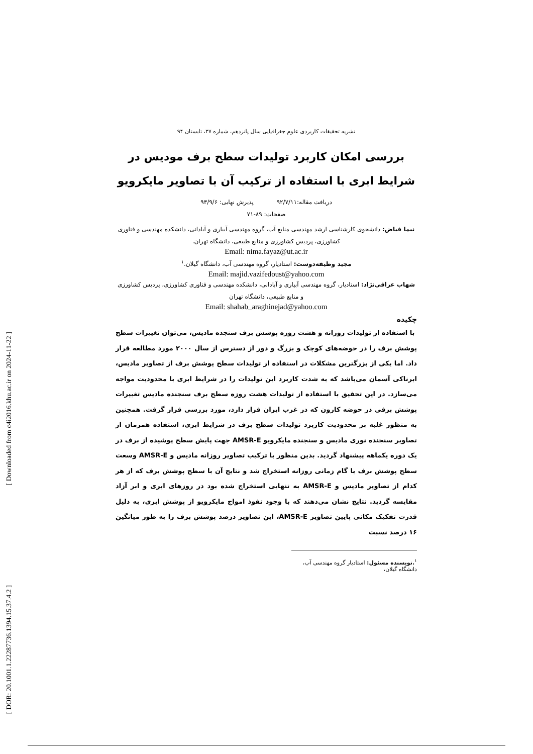[ Downloaded from c4i2016.khu.ac.ir on 2024-11-22 ]
[ DOR: 20.1001.1.22287736.1394.15.37.4.2 ]
نشریه تحقیقات کاربردی علوم جغرافیایی سال پانزدهم، شماره ۳۷، تابستان ۹۴
بررسی امکان کاربرد تولیدات سطح برف مودیس در شرایط ابری با استفاده از ترکیب آن با تصاویر مایکرویو
دریافت مقاله:۹۲/۷/۱۱ پذیرش نهایی: ۹۳/۹/۶
صفحات: ۸۹-۷۱
نیما فیاض: دانشجوی کارشناسی ارشد مهندسی منابع آب، گروه مهندسی آبیاری و آبادانی، دانشکده مهندسی و فناوری کشاورزی، پردیس کشاورزی و منابع طبیعی، دانشگاه تهران.
Email: nima.fayaz@ut.ac.ir
مجید وظیفه‌دوست: استادیار، گروه مهندسی آب، دانشگاه گیلان.<sup>۱</sup>
Email: majid.vazifedoust@yahoo.com
شهاب عراقی‌نژاد: استادیار، گروه مهندسی آبیاری و آبادانی، دانشکده مهندسی و فناوری کشاورزی، پردیس کشاورزی و منابع طبیعی، دانشگاه تهران
Email: shahab_araghinejad@yahoo.com
چکیده
با استفاده از تولیدات روزانه و هشت روزه پوشش برف سنجده مادیس، می‌توان تغییرات سطح پوشش برف را در حوضه‌های کوچک و بزرگ و دور از دسترس از سال ۲۰۰۰ مورد مطالعه قرار داد. اما یکی از بزرگترین مشکلات در استفاده از تولیدات سطح پوشش برف از تصاویر مادیس، ابرناکی آسمان می‌باشد که به شدت کاربرد این تولیدات را در شرایط ابری با محدودیت مواجه می‌سازد. در این تحقیق با استفاده از تولیدات هشت روزه سطح برف سنجنده مادیس تغییرات پوشش برفی در حوضه کارون که در غرب ایران قرار دارد، مورد بررسی قرار گرفت. همچنین به منظور غلبه بر محدودیت کاربرد تولیدات سطح برف در شرایط ابری، استفاده همزمان از تصاویر سنجنده نوری مادیس و سنجنده مایکرویو AMSR-E جهت پایش سطح پوشیده از برف در یک دوره یکماهه پیشنهاد گردید. بدین منظور با ترکیب تصاویر روزانه مادیس و AMSR-E وسعت سطح پوشش برف با گام زمانی روزانه استخراج شد و نتایج آن با سطح پوشش برف که از هر کدام از تصاویر مادیس و AMSR-E به تنهایی استخراج شده بود در روزهای ابری و ابر آزاد مقایسه گردید. نتایج نشان می‌دهند که با وجود نفوذ امواج مایکرویو از پوشش ابری، به دلیل قدرت تفکیک مکانی پایین تصاویر AMSR-E، این تصاویر درصد پوشش برف را به طور میانگین ۱۶ درصد نسبت
<sup>۱</sup>.نویسنده مسئول: استادیار گروه مهندسی آب، دانشگاه گیلان،